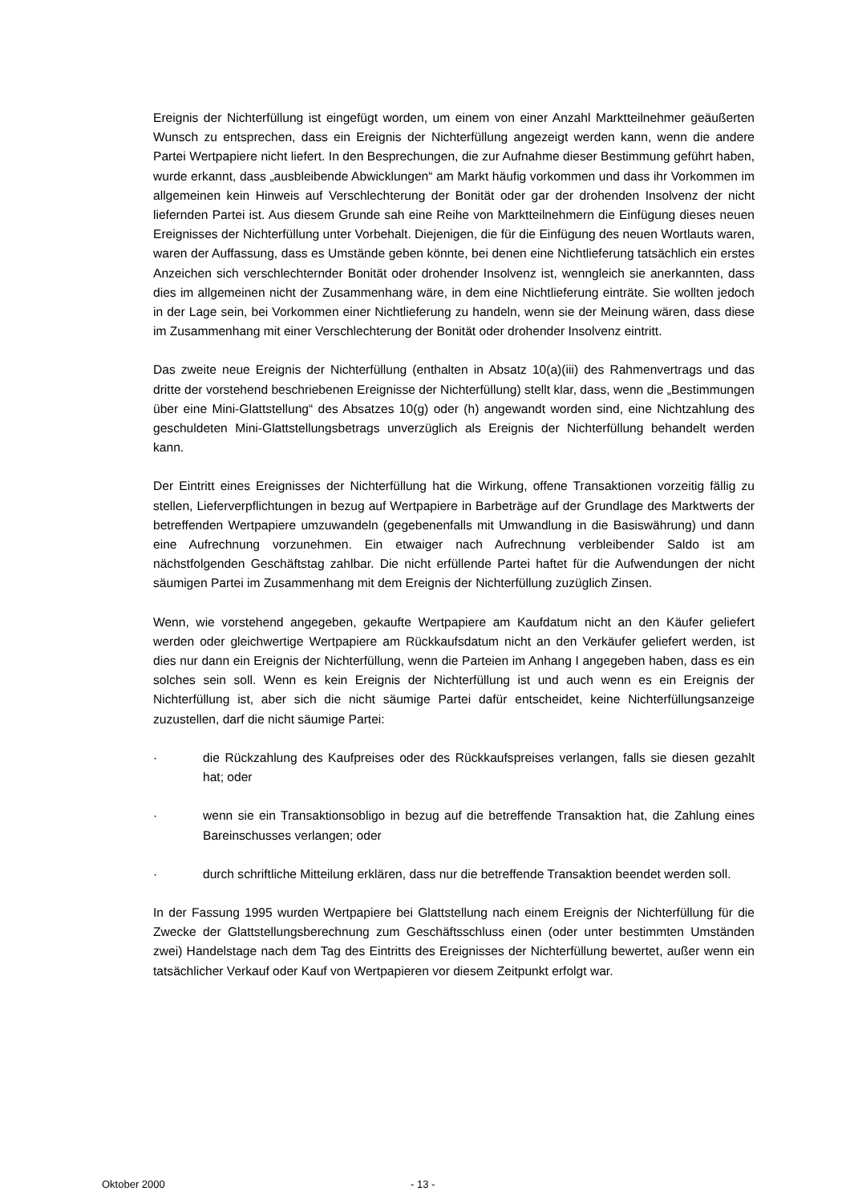Ereignis der Nichterfüllung ist eingefügt worden, um einem von einer Anzahl Marktteilnehmer geäußerten Wunsch zu entsprechen, dass ein Ereignis der Nichterfüllung angezeigt werden kann, wenn die andere Partei Wertpapiere nicht liefert. In den Besprechungen, die zur Aufnahme dieser Bestimmung geführt haben, wurde erkannt, dass „ausbleibende Abwicklungen“ am Markt häufig vorkommen und dass ihr Vorkommen im allgemeinen kein Hinweis auf Verschlechterung der Bonität oder gar der drohenden Insolvenz der nicht liefernden Partei ist. Aus diesem Grunde sah eine Reihe von Marktteilnehmern die Einfügung dieses neuen Ereignisses der Nichterfüllung unter Vorbehalt. Diejenigen, die für die Einfügung des neuen Wortlauts waren, waren der Auffassung, dass es Umstände geben könnte, bei denen eine Nichtlieferung tatsächlich ein erstes Anzeichen sich verschlechternder Bonität oder drohender Insolvenz ist, wenngleich sie anerkannten, dass dies im allgemeinen nicht der Zusammenhang wäre, in dem eine Nichtlieferung einträte. Sie wollten jedoch in der Lage sein, bei Vorkommen einer Nichtlieferung zu handeln, wenn sie der Meinung wären, dass diese im Zusammenhang mit einer Verschlechterung der Bonität oder drohender Insolvenz eintritt.
Das zweite neue Ereignis der Nichterfüllung (enthalten in Absatz 10(a)(iii) des Rahmenvertrags und das dritte der vorstehend beschriebenen Ereignisse der Nichterfüllung) stellt klar, dass, wenn die „Bestimmungen über eine Mini-Glattstellung“ des Absatzes 10(g) oder (h) angewandt worden sind, eine Nichtzahlung des geschuldeten Mini-Glattstellungsbetrags unverzüglich als Ereignis der Nichterfüllung behandelt werden kann.
Der Eintritt eines Ereignisses der Nichterfüllung hat die Wirkung, offene Transaktionen vorzeitig fällig zu stellen, Lieferverpflichtungen in bezug auf Wertpapiere in Barbeträge auf der Grundlage des Marktwerts der betreffenden Wertpapiere umzuwandeln (gegebenenfalls mit Umwandlung in die Basiswährung) und dann eine Aufrechnung vorzunehmen. Ein etwaiger nach Aufrechnung verbleibender Saldo ist am nächstfolgenden Geschäftstag zahlbar. Die nicht erfüllende Partei haftet für die Aufwendungen der nicht säumigen Partei im Zusammenhang mit dem Ereignis der Nichterfüllung zuzüglich Zinsen.
Wenn, wie vorstehend angegeben, gekaufte Wertpapiere am Kaufdatum nicht an den Käufer geliefert werden oder gleichwertige Wertpapiere am Rückkaufsdatum nicht an den Verkäufer geliefert werden, ist dies nur dann ein Ereignis der Nichterfüllung, wenn die Parteien im Anhang I angegeben haben, dass es ein solches sein soll. Wenn es kein Ereignis der Nichterfüllung ist und auch wenn es ein Ereignis der Nichterfüllung ist, aber sich die nicht säumige Partei dafür entscheidet, keine Nichterfüllungsanzeige zuzustellen, darf die nicht säumige Partei:
· die Rückzahlung des Kaufpreises oder des Rückkaufspreises verlangen, falls sie diesen gezahlt hat; oder
· wenn sie ein Transaktionsobligo in bezug auf die betreffende Transaktion hat, die Zahlung eines Bareinschusses verlangen; oder
· durch schriftliche Mitteilung erklären, dass nur die betreffende Transaktion beendet werden soll.
In der Fassung 1995 wurden Wertpapiere bei Glattstellung nach einem Ereignis der Nichterfüllung für die Zwecke der Glattstellungsberechnung zum Geschäftsschluss einen (oder unter bestimmten Umständen zwei) Handelstage nach dem Tag des Eintritts des Ereignisses der Nichterfüllung bewertet, außer wenn ein tatsächlicher Verkauf oder Kauf von Wertpapieren vor diesem Zeitpunkt erfolgt war.
Oktober 2000 - 13 -